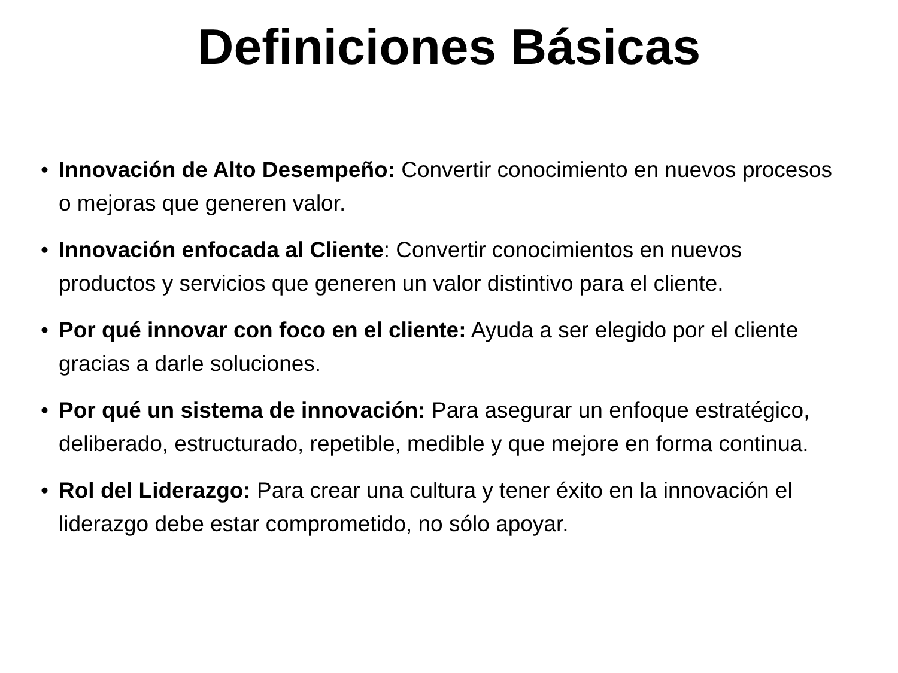Definiciones Básicas
• Innovación de Alto Desempeño: Convertir conocimiento en nuevos procesos o mejoras que generen valor.
• Innovación enfocada al Cliente: Convertir conocimientos en nuevos productos y servicios que generen un valor distintivo para el cliente.
• Por qué innovar con foco en el cliente: Ayuda a ser elegido por el cliente gracias a darle soluciones.
• Por qué un sistema de innovación: Para asegurar un enfoque estratégico, deliberado, estructurado, repetible, medible y que mejore en forma continua.
• Rol del Liderazgo: Para crear una cultura y tener éxito en la innovación el liderazgo debe estar comprometido, no sólo apoyar.